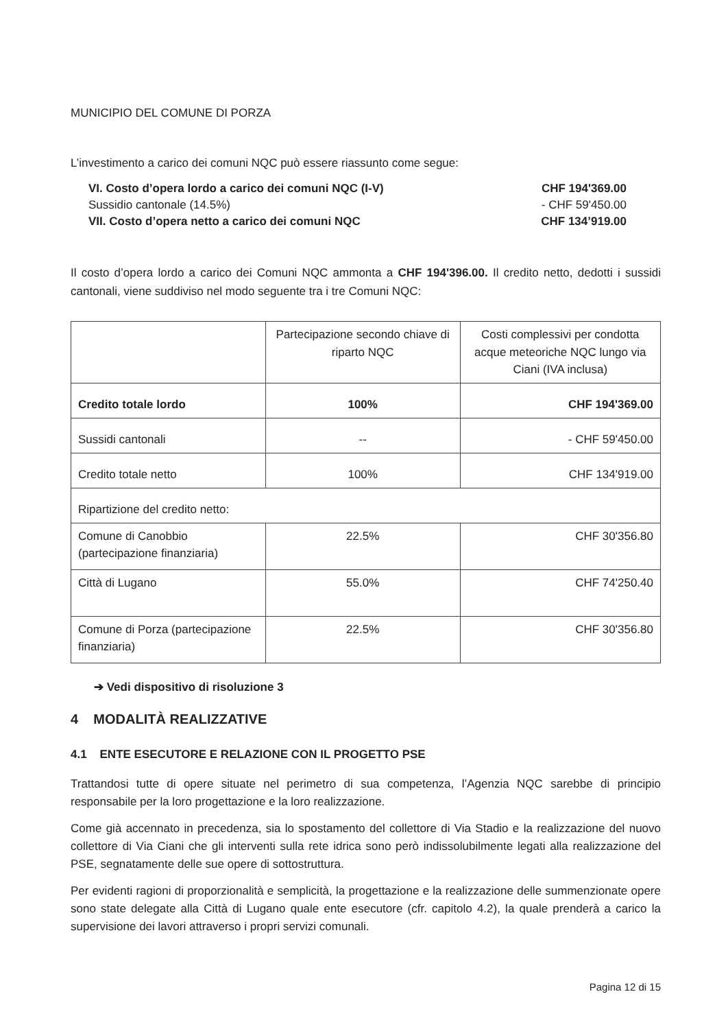MUNICIPIO DEL COMUNE DI PORZA
L’investimento a carico dei comuni NQC può essere riassunto come segue:
| VI. Costo d’opera lordo a carico dei comuni NQC (I-V) | CHF 194'369.00 |
| Sussidio cantonale (14.5%) | - CHF 59'450.00 |
| VII. Costo d’opera netto a carico dei comuni NQC | CHF 134’919.00 |
Il costo d’opera lordo a carico dei Comuni NQC ammonta a CHF 194'396.00. Il credito netto, dedotti i sussidi cantonali, viene suddiviso nel modo seguente tra i tre Comuni NQC:
| | Partecipazione secondo chiave di riparto NQC | Costi complessivi per condotta acque meteoriche NQC lungo via Ciani (IVA inclusa) |
| Credito totale lordo | 100% | CHF 194'369.00 |
| Sussidi cantonali | -- | - CHF 59'450.00 |
| Credito totale netto | 100% | CHF 134'919.00 |
| Ripartizione del credito netto: | | |
| Comune di Canobbio (partecipazione finanziaria) | 22.5% | CHF 30'356.80 |
| Città di Lugano | 55.0% | CHF 74'250.40 |
| Comune di Porza (partecipazione finanziaria) | 22.5% | CHF 30'356.80 |
➔ Vedi dispositivo di risoluzione 3
4 MODALITÀ REALIZZATIVE
4.1 ENTE ESECUTORE E RELAZIONE CON IL PROGETTO PSE
Trattandosi tutte di opere situate nel perimetro di sua competenza, l’Agenzia NQC sarebbe di principio responsabile per la loro progettazione e la loro realizzazione.
Come già accennato in precedenza, sia lo spostamento del collettore di Via Stadio e la realizzazione del nuovo collettore di Via Ciani che gli interventi sulla rete idrica sono però indissolubilmente legati alla realizzazione del PSE, segnatamente delle sue opere di sottostruttura.
Per evidenti ragioni di proporzionalità e semplicità, la progettazione e la realizzazione delle summenzionate opere sono state delegate alla Città di Lugano quale ente esecutore (cfr. capitolo 4.2), la quale prenderà a carico la supervisione dei lavori attraverso i propri servizi comunali.
Pagina 12 di 15